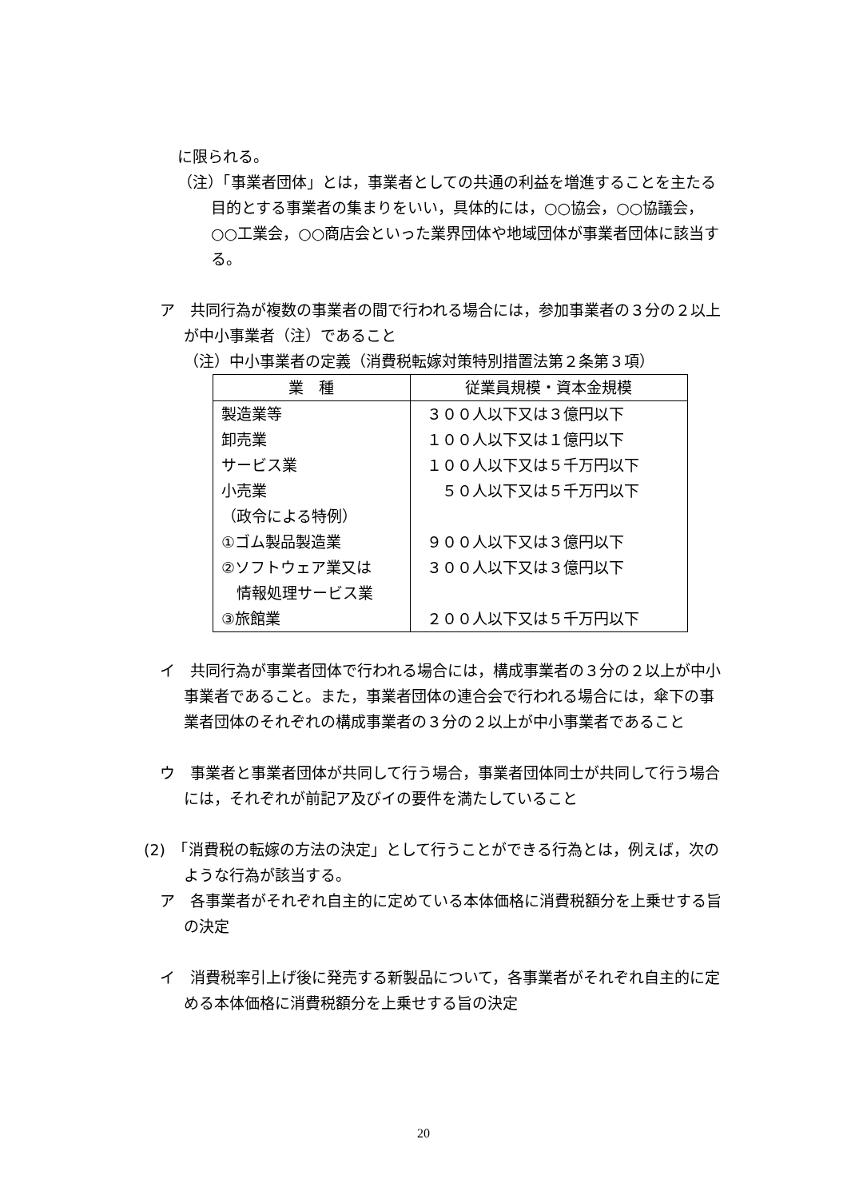に限られる。
（注）「事業者団体」とは，事業者としての共通の利益を増進することを主たる目的とする事業者の集まりをいい，具体的には，○○協会，○○協議会，○○工業会，○○商店会といった業界団体や地域団体が事業者団体に該当する。
ア　共同行為が複数の事業者の間で行われる場合には，参加事業者の３分の２以上が中小事業者（注）であること
（注）中小事業者の定義（消費税転嫁対策特別措置法第２条第３項）
| 業 種 | 従業員規模・資本金規模 |
| --- | --- |
| 製造業等 | ３００人以下又は３億円以下 |
| 卸売業 | １００人以下又は１億円以下 |
| サービス業 | １００人以下又は５千万円以下 |
| 小売業 | ５０人以下又は５千万円以下 |
| （政令による特例） | |
| ①ゴム製品製造業 | ９００人以下又は３億円以下 |
| ②ソフトウェア業又は 情報処理サービス業 | ３００人以下又は３億円以下 |
| ③旅館業 | ２００人以下又は５千万円以下 |
イ　共同行為が事業者団体で行われる場合には，構成事業者の３分の２以上が中小事業者であること。また，事業者団体の連合会で行われる場合には，傘下の事業者団体のそれぞれの構成事業者の３分の２以上が中小事業者であること
ウ　事業者と事業者団体が共同して行う場合，事業者団体同士が共同して行う場合には，それぞれが前記ア及びイの要件を満たしていること
(2)　「消費税の転嫁の方法の決定」として行うことができる行為とは，例えば，次のような行為が該当する。
ア　各事業者がそれぞれ自主的に定めている本体価格に消費税額分を上乗せする旨の決定
イ　消費税率引上げ後に発売する新製品について，各事業者がそれぞれ自主的に定める本体価格に消費税額分を上乗せする旨の決定
20